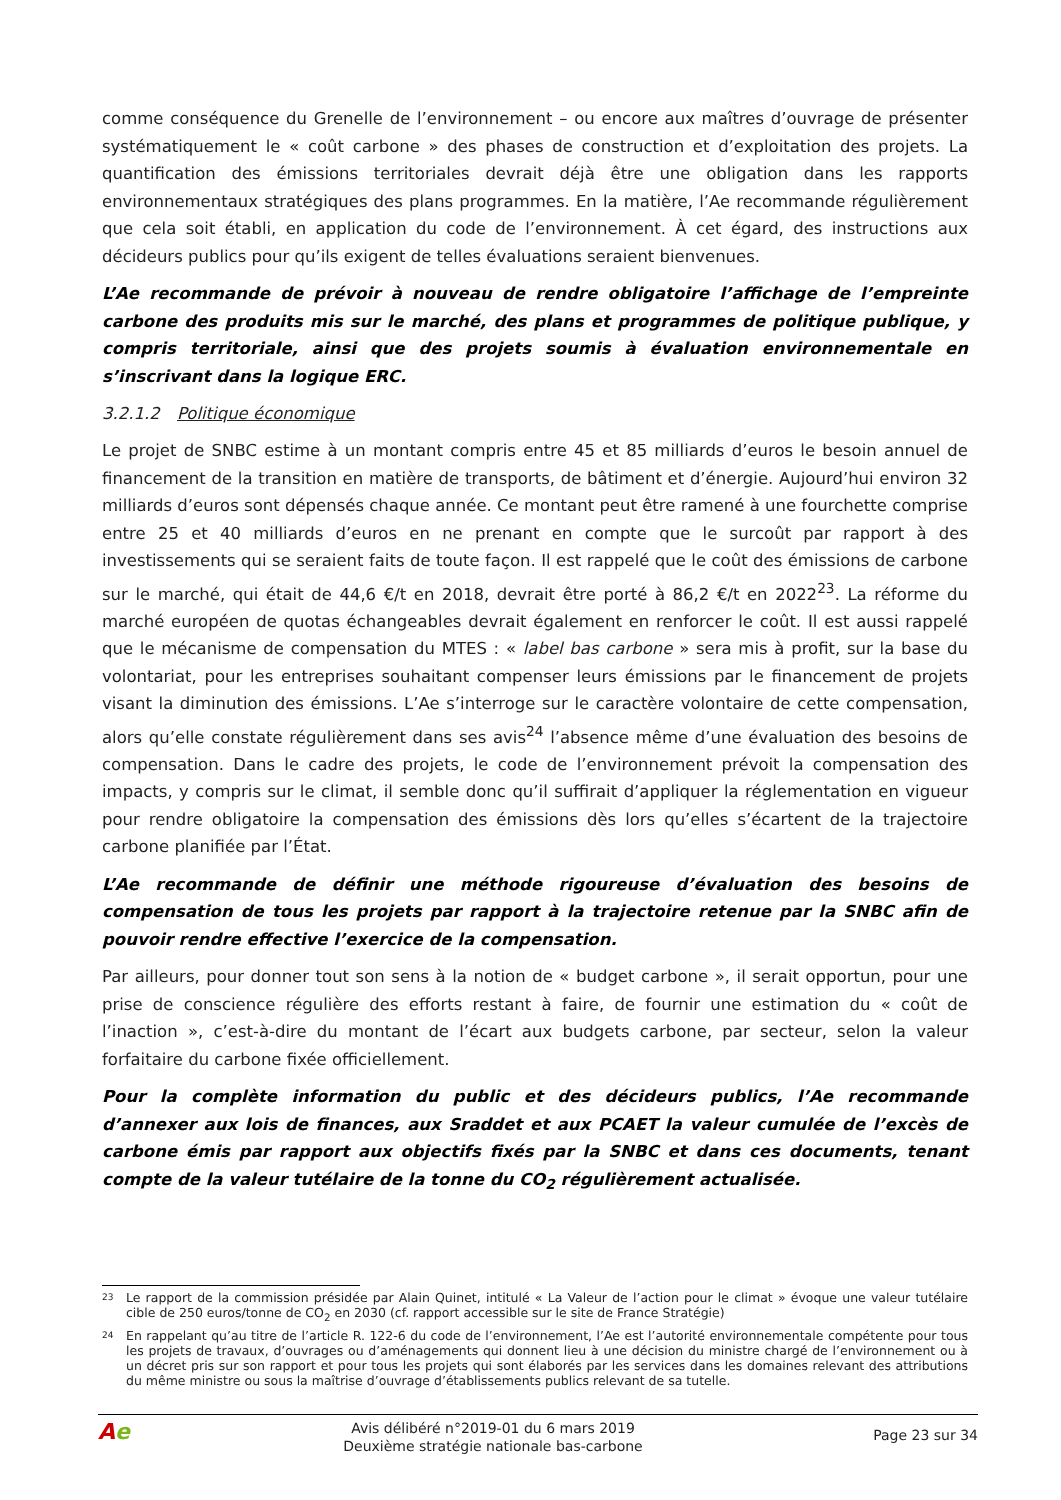comme conséquence du Grenelle de l’environnement – ou encore aux maîtres d’ouvrage de présenter systématiquement le « coût carbone » des phases de construction et d’exploitation des projets. La quantification des émissions territoriales devrait déjà être une obligation dans les rapports environnementaux stratégiques des plans programmes. En la matière, l’Ae recommande régulièrement que cela soit établi, en application du code de l’environnement. À cet égard, des instructions aux décideurs publics pour qu’ils exigent de telles évaluations seraient bienvenues.
L’Ae recommande de prévoir à nouveau de rendre obligatoire l’affichage de l’empreinte carbone des produits mis sur le marché, des plans et programmes de politique publique, y compris territoriale, ainsi que des projets soumis à évaluation environnementale en s’inscrivant dans la logique ERC.
3.2.1.2 Politique économique
Le projet de SNBC estime à un montant compris entre 45 et 85 milliards d’euros le besoin annuel de financement de la transition en matière de transports, de bâtiment et d’énergie. Aujourd’hui environ 32 milliards d’euros sont dépensés chaque année. Ce montant peut être ramené à une fourchette comprise entre 25 et 40 milliards d’euros en ne prenant en compte que le surcoût par rapport à des investissements qui se seraient faits de toute façon. Il est rappelé que le coût des émissions de carbone sur le marché, qui était de 44,6 €/t en 2018, devrait être porté à 86,2 €/t en 2022<sup>23</sup>. La réforme du marché européen de quotas échangeables devrait également en renforcer le coût. Il est aussi rappelé que le mécanisme de compensation du MTES : « label bas carbone » sera mis à profit, sur la base du volontariat, pour les entreprises souhaitant compenser leurs émissions par le financement de projets visant la diminution des émissions. L’Ae s’interroge sur le caractère volontaire de cette compensation, alors qu’elle constate régulièrement dans ses avis<sup>24</sup> l’absence même d’une évaluation des besoins de compensation. Dans le cadre des projets, le code de l’environnement prévoit la compensation des impacts, y compris sur le climat, il semble donc qu’il suffirait d’appliquer la réglementation en vigueur pour rendre obligatoire la compensation des émissions dès lors qu’elles s’écartent de la trajectoire carbone planifiée par l’État.
L’Ae recommande de définir une méthode rigoureuse d’évaluation des besoins de compensation de tous les projets par rapport à la trajectoire retenue par la SNBC afin de pouvoir rendre effective l’exercice de la compensation.
Par ailleurs, pour donner tout son sens à la notion de « budget carbone », il serait opportun, pour une prise de conscience régulière des efforts restant à faire, de fournir une estimation du « coût de l’inaction », c’est-à-dire du montant de l’écart aux budgets carbone, par secteur, selon la valeur forfaitaire du carbone fixée officiellement.
Pour la complète information du public et des décideurs publics, l’Ae recommande d’annexer aux lois de finances, aux Sraddet et aux PCAET la valeur cumulée de l’excès de carbone émis par rapport aux objectifs fixés par la SNBC et dans ces documents, tenant compte de la valeur tutélaire de la tonne du CO<sub>2</sub> régulièrement actualisée.
<sup>23</sup> Le rapport de la commission présidée par Alain Quinet, intitulé « La Valeur de l’action pour le climat » évoque une valeur tutélaire cible de 250 euros/tonne de CO<sub>2</sub> en 2030 (cf. rapport accessible sur le site de France Stratégie)
<sup>24</sup> En rappelant qu’au titre de l’article R. 122-6 du code de l’environnement, l’Ae est l’autorité environnementale compétente pour tous les projets de travaux, d’ouvrages ou d’aménagements qui donnent lieu à une décision du ministre chargé de l’environnement ou à un décret pris sur son rapport et pour tous les projets qui sont élaborés par les services dans les domaines relevant des attributions du même ministre ou sous la maîtrise d’ouvrage d’établissements publics relevant de sa tutelle.
Ae
Avis délibéré n°2019-01 du 6 mars 2019
Deuxième stratégie nationale bas-carbone
Page 23 sur 34